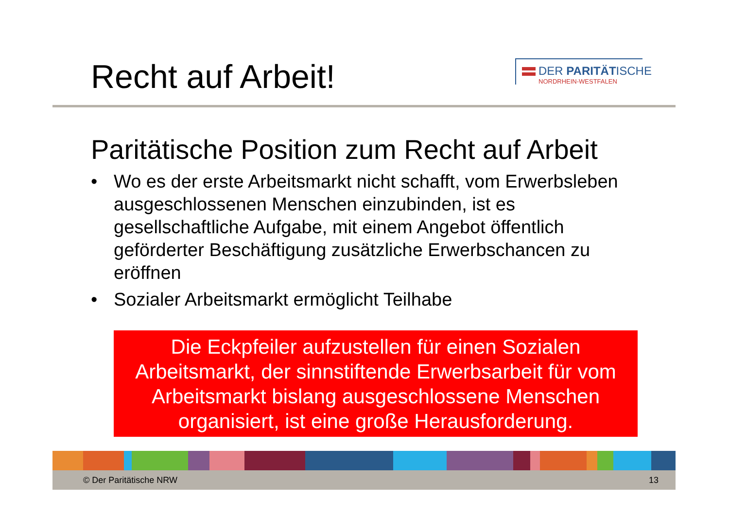Recht auf Arbeit!
DER PARITÄTISCHE
NORDRHEIN-WESTFALEN
Paritätische Position zum Recht auf Arbeit
• Wo es der erste Arbeitsmarkt nicht schafft, vom Erwerbsleben ausgeschlossenen Menschen einzubinden, ist es gesellschaftliche Aufgabe, mit einem Angebot öffentlich geförderter Beschäftigung zusätzliche Erwerbschancen zu eröffnen
• Sozialer Arbeitsmarkt ermöglicht Teilhabe
Die Eckpfeiler aufzustellen für einen Sozialen Arbeitsmarkt, der sinnstiftende Erwerbsarbeit für vom Arbeitsmarkt bislang ausgeschlossene Menschen organisiert, ist eine große Herausforderung.
© Der Paritätische NRW 13